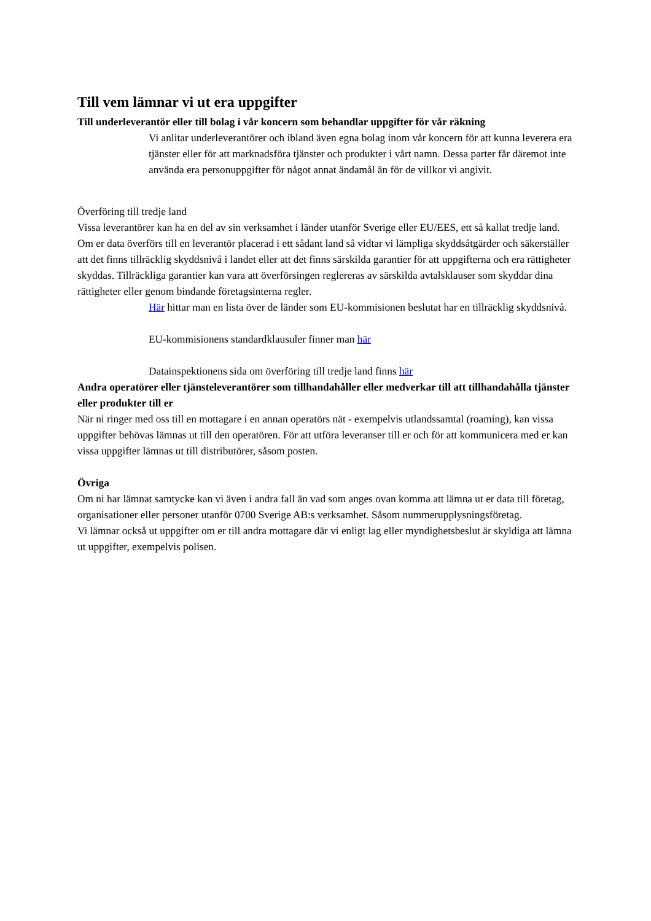Till vem lämnar vi ut era uppgifter
Till underleverantör eller till bolag i vår koncern som behandlar uppgifter för vår räkning
Vi anlitar underleverantörer och ibland även egna bolag inom vår koncern för att kunna leverera era tjänster eller för att marknadsföra tjänster och produkter i vårt namn. Dessa parter får däremot inte använda era personuppgifter för något annat ändamål än för de villkor vi angivit.
Överföring till tredje land
Vissa leverantörer kan ha en del av sin verksamhet i länder utanför Sverige eller EU/EES, ett så kallat tredje land. Om er data överförs till en leverantör placerad i ett sådant land så vidtar vi lämpliga skyddsåtgärder och säkerställer att det finns tillräcklig skyddsnivå i landet eller att det finns särskilda garantier för att uppgifterna och era rättigheter skyddas. Tillräckliga garantier kan vara att överförsingen reglereras av särskilda avtalsklauser som skyddar dina rättigheter eller genom bindande företagsinterna regler.
Här hittar man en lista över de länder som EU-kommisionen beslutat har en tillräcklig skyddsnivå.
EU-kommisionens standardklausuler finner man här
Datainspektionens sida om överföring till tredje land finns här
Andra operatörer eller tjänsteleverantörer som tillhandahåller eller medverkar till att tillhandahålla tjänster eller produkter till er
När ni ringer med oss till en mottagare i en annan operatörs nät - exempelvis utlandssamtal (roaming), kan vissa uppgifter behövas lämnas ut till den operatören. För att utföra leveranser till er och för att kommunicera med er kan vissa uppgifter lämnas ut till distributörer, såsom posten.
Övriga
Om ni har lämnat samtycke kan vi även i andra fall än vad som anges ovan komma att lämna ut er data till företag, organisationer eller personer utanför 0700 Sverige AB:s verksamhet. Såsom nummerupplysningsföretag.
Vi lämnar också ut uppgifter om er till andra mottagare där vi enligt lag eller myndighetsbeslut är skyldiga att lämna ut uppgifter, exempelvis polisen.